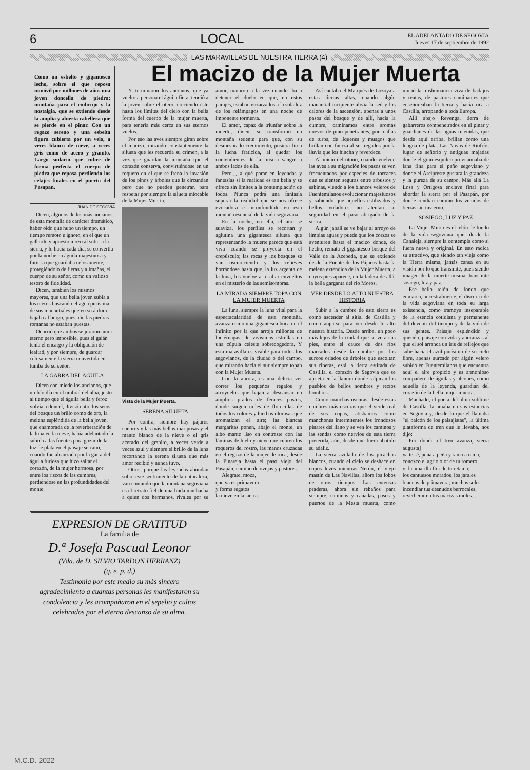6 LOCAL
EL ADELANTADO DE SEGOVIA
Jueves 17 de septiembre de 1992
LAS MARAVILLAS DE NUESTRA TIERRA (4)
Como un esbelto y gigantesco lecho, sobre el que reposa inmóvil por millones de años una joven doncella de piedra; montaña para el embrujo y la nostalgia, que se extiende desde la amplia y abierta cabellera que se pierde en el pinar. Con un regazo sereno y una esbelta figura cubierta por un velo, a veces blanco de nieve, a veces gris como de acero y granito. Largo sudario que cubre de forma perfecta el cuerpo de piedra que reposa perdiendo los celajes finales en el puerto del Pasapan.
JUAN DE SEGOVIA
Dicen, algunos de los más ancianos, de esta montaña de carácter dramático, haber oído que hubo un tiempo, un tiempo remoto e ignoto, en el que un gallardo y apuesto mozo al subir a la sierra, y lo hacía cada día, se convertía por la noche en águila majestuosa y furiosa que guardaba celosamente, protegiéndolo de fieras y alimañas, el cuerpo de su señor, como un valioso tesoro de fidelidad.
Dicen, también los mismos mayores, que una bella joven subía a los oteros buscando el agua purísima de sus manantiales que en su ánfora bajaba al burgo, pues aún las piedras romanas no estaban puestas.
Ocurrió que ambos se juraron amor eterno pero imposible, pues el galán tenía el encargo y la obligación de lealtad, y por siempre, de guardar celosamente la sierra convertida en tumba de su señor.
LA GARRA DEL AGUILA
Dicen con miedo los ancianos, que un frío día en el umbral del alba, justo al tiempo que el águila bella y feroz volvía a doncel, divisó entre los setos del bosque un brillo como de oro, la melena espléndida de la bella joven, que enamorada de la reverberación de la luna en la nieve, había adelantado la subida a las fuentes para gozar de la luz de plata en el paisaje serrano, cuando fue alcanzada por la garra del águila furiosa que hizo saltar el corazón, de la mujer hermosa, por entre los riscos de las cumbres, perdiéndose en las profundidades del monte.
El macizo de la Mujer Muerta
Y, terminaron los ancianos, que ya vuelto a persona el águila fiera, tendió a la joven sobre el otero, creciendo éste hasta los límites del cielo con la bella forma del cuerpo de la mujer muerta, para tenerla más cerca en sus eternos vuelos.
Por eso las aves siempre giran sobre el macizo, mirando constantemente la silueta que les recuerda su crimen, a la vez que guardan la montaña que el corazón conserva, convirtiéndose en un roquero en el que se frena la invasión de los pinos y árboles que la circundan pero que no pueden penetrar, para respetar por siempre la silueta intocable de la Mujer Muerta.
Vista de la Mujer Muerta.
SERENA SILUETA
Por contra, siempre hay pájaros canoros y las más bellas mariposas y el manto blanco de la nieve o el gris acerado del granito, a veces verde a veces azul y siempre el brillo de la luna recortando la serena silueta que más amor recibió y nunca tuvo.
Otros, porque las leyendas abundan sobre este sentimiento de la naturaleza, van contando que la montaña segoviana es el retrato fiel de una linda muchacha a quien dos hermanos, rivales por su amor, mataron a la vez cuando iba a detener el duelo en que, en estos parajes, estaban enzarzados a la sola luz de los relámpagos en una noche de imponente tormenta.
El amor, capaz de triunfar sobre la muerte, dicen, se transformó en montaña sedente para que, con su desmesurado crecimiento, pusiera fin a la lucha fraticida, al quedar los contendientes de la misma sangre a ambos lados de ella.
Pero..., a qué parar en leyendas y fantasías si la realidad es tan bella y se ofrece sin límites a la contemplación de todos. Nunca podrá una fantasía superar la realidad que se nos ofrece evocadora e inconfundible en esta montaña esencial de la vida segoviana.
En la noche, en ella, el aire se suaviza, los perfiles se recortan y aglutina una gigantesca silueta que representando la muerte parece que está viva cuando se proyecta en el crepúsculo; las rocas y los bosques se van oscureciendo y los relieves borrándose hasta que, la luz argenta de la luna, los vuelve a resaltar envueltos en el misterio de las semisombras.
LA MIRADA SIEMPRE TOPA CON LA MUJER MUERTA
La luna, siempre la luna vital para la espectacularidad de esta montaña, avanza como una gigantesca boca en el infinito por la que arroja millones de luciérnagas, de vivísimas estrellas en una cúpula celeste sobrecogedora. Y esta maravilla es visible para todos los segovianos, de la ciudad o del campo, que mirando hacia el sur siempre topan con la Mujer Muerta.
Con la aurora, es una delicia ver correr los pequeños regatos y arroyuelos que bajan a descansar en amplios prados de feraces pastos, donde surgen miles de florecillas de todos los colores y hierbas olorosas que aromatizan el aire; las blancas margaritas ponen, abajo el monte, un albo manto liso en contraste con las láminas de hielo y nieve que cubren los roqueros del rostro, las manos cruzadas en el regazo de la mujer de roca, desde la Pinareja hasta el paso viejo del Pasapán, camino de ovejas y pastores.
Alegrate, moza,
que ya es primavera
y forma regatos
la nieve en la sierra.
Así cantaba el Marqués de Lozoya a estas tierras altas, cuando algún manantial incipiente alivia la sed y los calores de la ascensión, apenas a unos pasos del bosque y de allí, hacia la cumbre, caminamos entre aromas nuevos de pino penetrantes, por toallas de turba, de líquenes y musgos que brillan con fuerza al ser regados por la lluvia que los hincha y reverdece.
Al inicio del otoño, cuando vuelven las aves a su migración los pasos se ven frecuentados por especies de torcaces que se sienten seguras entre arbustos y sabinas, viendo a los blancos veleros de Fuentemilanos evolucionar majestuosos y sabiendo que aquellos estilizados y bellos voladores no atentan su seguridad en el paso abrigado de la sierra.
Algún jabalí se ve bajar al arroyo de limpias aguas y puede que los corzos se aventuren hasta el macizo donde, de hecho, remata el gigantesco bosque del Valle de la Acebeda, que se extiende desde la Fuente de los Pájaros hasta la melena extendida de la Mujer Muerta, a cuyos pies aparece, en la ladera de allá, la bella garganta del río Moros.
VER DESDE LO ALTO NUESTRA HISTORIA
Subir a la cumbre de esta sierra es como ascender al sitial de Castilla y como auparse para ver desde lo alto nuestra historia. Desde arriba, un poco más lejos de la ciudad que se ve a sus pies, entre el cauce de dos ríos marcados desde la cumbre por los surcos orlados de árboles que escoltan sus riberas, está la tierra estirada de Castilla, el corazón de Segovia que se aprieta en la llanura donde salpican los pueblos de bellos nombres y recios hombres.
Como manchas oscuras, desde estas cumbres más oscuras que el verde real de sus copas, atisbamos como manchones intermitentes los frondosos pinares del llano y se ven los caminos y las sendas como nervios de esta tierra preterida, aún, desde que fuera abatido su adaliz.
La sierra azulada de los picachos blancos, cuando el cielo se deshace en copos leves mientras Nerón, el viejo mastín de Las Navillas, añora los lobos de otros tiempos. Las extensas praderas, ahora sin rebaños para siempre, caminos y cañadas, pasos y puertos de la Mesta muerta, como murió la trashumancia viva de badajos y reatas, de pastores caminantes que enseñoreaban la tierra y hacía rica a Castilla, arropando a toda Europa.
Allí abajo Revenga, tierra de gabarreros compenetrados en el pinar y guardianes de las aguas retenidas, que desde aquí arriba, brillan como una lengua de plata. Las Navas de Riofrío, lugar de señorío y antiguas majadas donde el gran esquileo provisionaba de lana fina para el paño segoviano y donde el Arcipreste gustara la grandeza y la pureza de su campo. Más allá La Losa y Ortigosa enclave final para abordar la sierra por el Pasapán, por donde rendían camino los venidos de tierras sin invierno.
SOSIEGO, LUZ Y PAZ
La Mujer Murta es el telón de fondo de la vida segoviana que, desde la Canaleja, siempre la contempla como si fuera nueva y original. En esto radica su atractivo, que siendo tan vieja como la Tierra misma, jamás cansa en su visión por lo que transmite, pues siendo imagen de la muerte misma, transmite sosiego, luz y paz.
Ese bello telón de fondo que enmarca, ancestralmente, el discurrir de la vida segoviana en toda su larga existencia, como tramoya inseparable de la esencia cotidiana y permanente del devenir del tiempo y de la vida de sus gentes. Paisaje espléndido y querido, paisaje con vida y añoranzas al que el sol arranca un iris de reflejos que sube hacia el azul purísimo de su cielo libre, apenas surcado por algún velero subido en Fuentemilanos que encuentra aquí el aire propicio y es armonioso compañero de águilas y alcones, como aquella de la leyenda, guardián del corazón de la bella mujer muerta.
Machado, el poeta del alma sublime de Castilla, la amaba en sus estancias en Segovia y, desde lo que el llamaba "el balcón de los paisajistas", la última plataforma de tren que le llevaba, nos dijo:
Por donde el tren avanza, sierra augusta]
ya te sé, peña a peña y rama a rama,
conozco el agrio olor de tu romero,
vi la amarilla flor de tu retama;
los cantuesos morados, los jarales
blancos de primavera; muchos soles
incendiar tus desnudos berrocales,
reverberar en tus macizas moles...
EXPRESION DE GRATITUD
La familia de
D.ª Josefa Pascual Leonor
(Vda. de D. SILVIO TARDON HERRANZ)
(q. e. p. d.)
Testimonia por este medio su más sincero agradecimiento a cuantas personas les manifestaron su condolencia y les acompañaron en el sepelio y cultos celebrados por el eterno descanso de su alma.
M.C.D. 2022